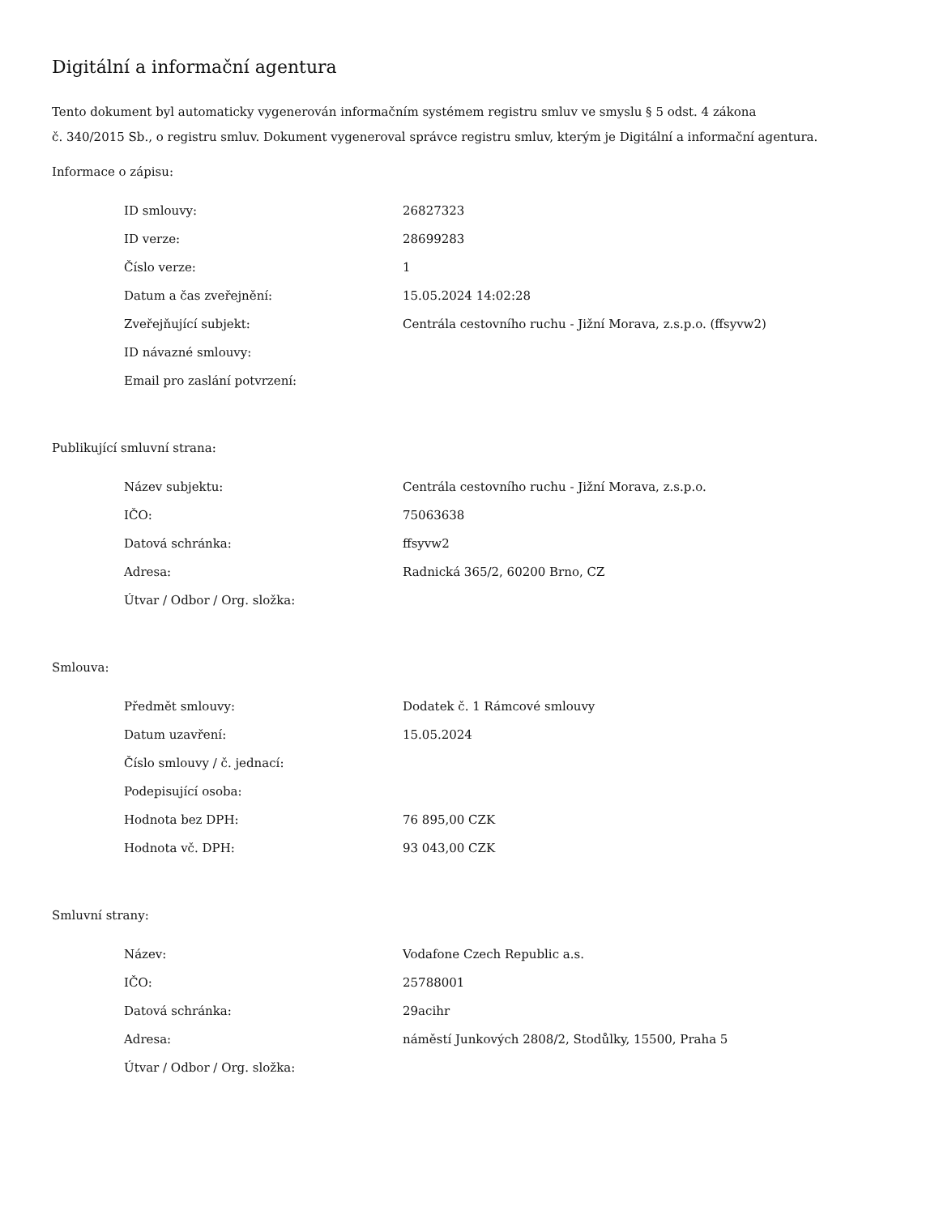Digitální a informační agentura
Tento dokument byl automaticky vygenerován informačním systémem registru smluv ve smyslu § 5 odst. 4 zákona
č. 340/2015 Sb., o registru smluv. Dokument vygeneroval správce registru smluv, kterým je Digitální a informační agentura.
Informace o zápisu:
| ID smlouvy: | 26827323 |
| ID verze: | 28699283 |
| Číslo verze: | 1 |
| Datum a čas zveřejnění: | 15.05.2024 14:02:28 |
| Zveřejňující subjekt: | Centrála cestovního ruchu - Jižní Morava, z.s.p.o. (ffsyvw2) |
| ID návazné smlouvy: | |
| Email pro zaslání potvrzení: | |
Publikující smluvní strana:
| Název subjektu: | Centrála cestovního ruchu - Jižní Morava, z.s.p.o. |
| IČO: | 75063638 |
| Datová schránka: | ffsyvw2 |
| Adresa: | Radnická 365/2, 60200 Brno, CZ |
| Útvar / Odbor / Org. složka: | |
Smlouva:
| Předmět smlouvy: | Dodatek č. 1 Rámcové smlouvy |
| Datum uzavření: | 15.05.2024 |
| Číslo smlouvy / č. jednací: | |
| Podepisující osoba: | |
| Hodnota bez DPH: | 76 895,00 CZK |
| Hodnota vč. DPH: | 93 043,00 CZK |
Smluvní strany:
| Název: | Vodafone Czech Republic a.s. |
| IČO: | 25788001 |
| Datová schránka: | 29acihr |
| Adresa: | náměstí Junkových 2808/2, Stodůlky, 15500, Praha 5 |
| Útvar / Odbor / Org. složka: | |